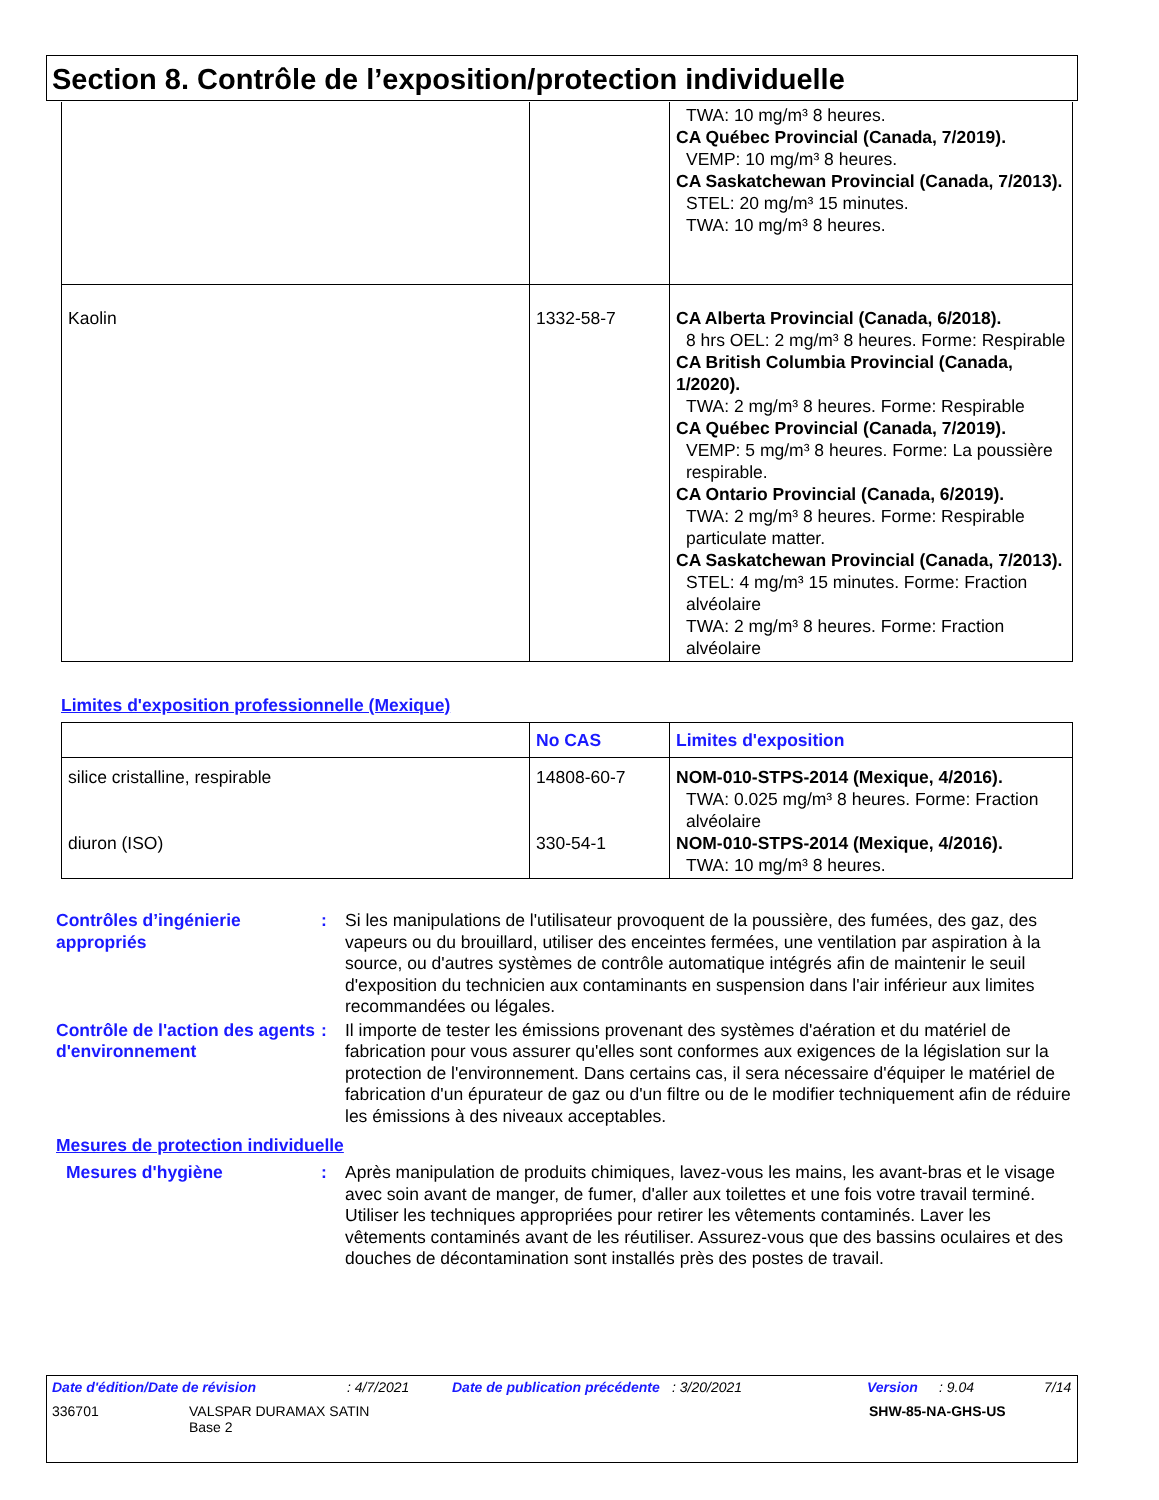Section 8. Contrôle de l’exposition/protection individuelle
| | | TWA: 10 mg/m³ 8 heures. CA Québec Provincial (Canada, 7/2019). VEMP: 10 mg/m³ 8 heures. CA Saskatchewan Provincial (Canada, 7/2013). STEL: 20 mg/m³ 15 minutes. TWA: 10 mg/m³ 8 heures. |
| Kaolin | 1332-58-7 | CA Alberta Provincial (Canada, 6/2018). 8 hrs OEL: 2 mg/m³ 8 heures. Forme: Respirable CA British Columbia Provincial (Canada, 1/2020). TWA: 2 mg/m³ 8 heures. Forme: Respirable CA Québec Provincial (Canada, 7/2019). VEMP: 5 mg/m³ 8 heures. Forme: La poussière respirable. CA Ontario Provincial (Canada, 6/2019). TWA: 2 mg/m³ 8 heures. Forme: Respirable particulate matter. CA Saskatchewan Provincial (Canada, 7/2013). STEL: 4 mg/m³ 15 minutes. Forme: Fraction alvéolaire TWA: 2 mg/m³ 8 heures. Forme: Fraction alvéolaire |
Limites d'exposition professionnelle (Mexique)
| | No CAS | Limites d'exposition |
| --- | --- | --- |
| silice cristalline, respirable diuron (ISO) | 14808-60-7 330-54-1 | NOM-010-STPS-2014 (Mexique, 4/2016). TWA: 0.025 mg/m³ 8 heures. Forme: Fraction alvéolaire NOM-010-STPS-2014 (Mexique, 4/2016). TWA: 10 mg/m³ 8 heures. |
Contrôles d’ingénierie appropriés
: Si les manipulations de l'utilisateur provoquent de la poussière, des fumées, des gaz, des vapeurs ou du brouillard, utiliser des enceintes fermées, une ventilation par aspiration à la source, ou d'autres systèmes de contrôle automatique intégrés afin de maintenir le seuil d'exposition du technicien aux contaminants en suspension dans l'air inférieur aux limites recommandées ou légales.
Contrôle de l'action des agents d'environnement
: Il importe de tester les émissions provenant des systèmes d'aération et du matériel de fabrication pour vous assurer qu'elles sont conformes aux exigences de la législation sur la protection de l'environnement. Dans certains cas, il sera nécessaire d'équiper le matériel de fabrication d'un épurateur de gaz ou d'un filtre ou de le modifier techniquement afin de réduire les émissions à des niveaux acceptables.
Mesures de protection individuelle
Mesures d'hygiène : Après manipulation de produits chimiques, lavez-vous les mains, les avant-bras et le visage avec soin avant de manger, de fumer, d'aller aux toilettes et une fois votre travail terminé. Utiliser les techniques appropriées pour retirer les vêtements contaminés. Laver les vêtements contaminés avant de les réutiliser. Assurez-vous que des bassins oculaires et des douches de décontamination sont installés près des postes de travail.
Date d'édition/Date de révision: 4/7/2021 Date de publication précédente: 3/20/2021 Version: 9.04 7/14
336701 VALSPAR DURAMAX SATIN
Base 2 SHW-85-NA-GHS-US